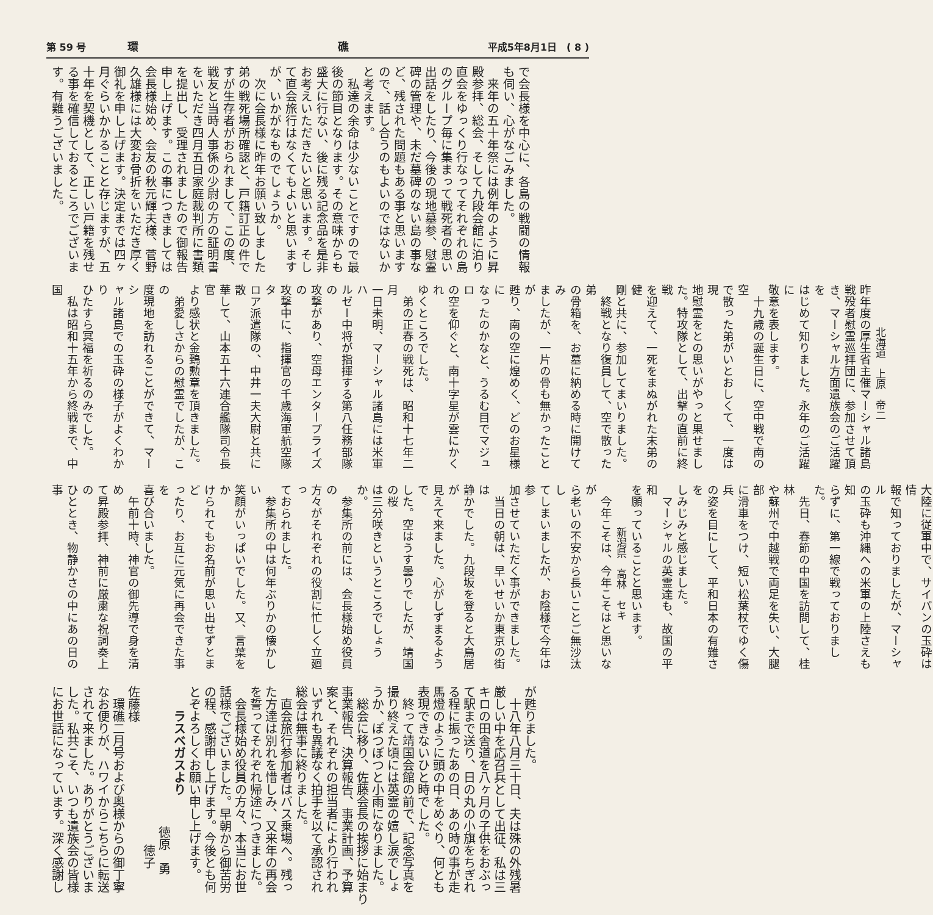第 59 号 環 礁 平成5年8月1日　( 8 )
で会長様を中心に、各島の戦闘の情報
も伺い、心がなごみました。
　来年の五十年祭には例年のように昇
殿参拝、総会、そして九段会館に泊り
直会をゆっくり行なってそれぞれの島
のグループ毎に集まって戦死者の思い
出話をしたり、今後の現地墓参、慰霊
碑の管理や、未だ墓碑のない島の事な
ど、残された問題もある事と思います
ので、話し合うのもよいのではないか
と考えます。
　私達の余命は少ないことですので最
後の節目となります。その意味からも
盛大に行ない、後に残る記念品を是非
お考えいただきたいと思います。そし
て直会旅行はなくてもよいと思います
が、いかがなものでしょうか。
　次に会長様に昨年お願い致しました
弟の戦死場所確認と、戸籍訂正の件で
すが生存者がおられまして、この度、
戦友と当時人事係の少尉の方の証明書
をいただき四月五日家庭裁判所に書類
を提出し、受理されましたので御報告
申し上げます。この事につきましては
会長様始め、会友の秋元輝夫様、菅野
久雄様には大変お骨折をいただき厚く
御礼を申し上げます。決定までは四ヶ
月ぐらいかかることと存じますが、五
十年を契機として、正しい戸籍を残せ
る事を確信しておるところでございま
す。有難うございました。
北海道　上原　帝二
昨年度の厚生省主催マーシャル諸島
戦殁者慰霊巡拝団に、参加させて頂
き、マーシャル方面遺族会のご活躍を
はじめて知りました。永年のご活躍に
敬意を表します。
　十九歳の誕生日に、空中戦で南の空
で散った弟がいとおしくて、一度は現
地慰霊をとの思いがやっと果せまし
た。特攻隊として、出撃の直前に終戦
を迎えて、一死をまぬがれた末弟の健
剛と共に、参加してまいりました。
　終戦となり復員して、空で散った弟
の骨箱を、お墓に納める時に開けてみ
ましたが、一片の骨も無かったことが
甦り、南の空に煌めく、どのお星様に
なったのかなと、うるむ目でマジュロ
の空を仰ぐと、南十字星が雲にかくれ
ゆくところでした。
　弟の正春の戦死は、昭和十七年二月
一日未明、マーシャル諸島には米軍ハ
ルゼー中将が指揮する第八任務部隊の
攻撃があり、空母エンタープライズの
攻撃中に、指揮官の千歳海軍航空隊タ
ロア派遣隊の、中井一夫大尉と共に散
華して、山本五十六連合艦隊司令長官
より感状と金鵄勲章を頂きました。
　弟愛しさからの慰霊でしたが、この
度現地を訪れることができて、マーシ
ャル諸島での玉砕の様子がよくわかり
ひたすら冥福を祈るのみでした。
　私は昭和十五年から終戦まで、中国
大陸に従軍中で、サイパンの玉砕は情
報で知っておりましたが、マーシャル
の玉砕も沖縄への米軍の上陸さえも知
らずに、第一線で戦っておりました。
　先日、春節の中国を訪問して、桂林
や蘇州で中越戦で両足を失い、大腿部
に滑車をつけ、短い松葉杖でゆく傷兵
の姿を目にして、平和日本の有難さを
しみじみと感じました。
　マーシャルの英霊達も、故国の平和
を願っていることと思います。
新潟県　高林　セキ
　今年こそは、今年こそはと思いなが
ら老いの不安から長いことご無沙汰し
てしまいましたが、お陰様で今年は参
加させていただく事ができました。
　当日の朝は、早いせいか東京の街は
静かでした。九段坂を登ると大鳥居が
見えて来ました。心がしずまるようで
した。空はうす曇りでしたが、靖国の桜
は三分咲きというところでしょうか。
　参集所の前には、会長様始め役員の
方々がそれぞれの役割に忙しく立廻っ
ておられました。
　参集所の中は何年ぶりかの懐かしい
笑顔がいっぱいでした。又、言葉をか
けられてもお名前が思い出せずとまど
ったり、お互に元気に再会できた事を
喜び合いました。
　午前十時、神官の御先導で身を清め
て昇殿参拝、神前に厳粛な祝詞奏上の
ひととき、物静かさの中にあの日の事
が甦りました。
　十八年八月三十日、夫は殊の外残暑
厳しい中を応召兵として出征、私は三
キロの田舎道を八ヶ月の子供をおぶっ
て駅まで送り、日の丸の小旗をちぎれ
る程に振ったあの日、あの時の事が走
馬燈のように頭の中をめぐり、何とも
表現できないひと時でした。
　終って靖国会館の前で、記念写真を
撮り終えた頃には英霊の嬉し涙でしょ
うか、ぽつぽつと小雨になりました。
　総会に移り、佐藤会長の挨拶に始まり
事業報告、決算報告、事業計画、予算
案と、それぞれの担当者により行われ
いずれも異議なく拍手を以て承認され
総会は無事に終りました。
　直会旅行参加者はバス乗場へ。残っ
た方達は別れを惜しみ、又来年の再会
を誓ってそれぞれ帰途につきました。
　会長様始め役員の方々、本当にお世
話様でございました。早朝から御苦労
の程、感謝申し上げます。今後とも何
とぞよろしくお願い申し上げます。
ラスベガスより
徳原　勇
徳子
佐藤様
　環礁二月号および奥様からの御丁寧
なお便りが、ハワイからこちらに転送
されて来ました。ありがとうございま
した。私共こそ、いつも遺族会の皆様
にお世話になっています。深く感謝し